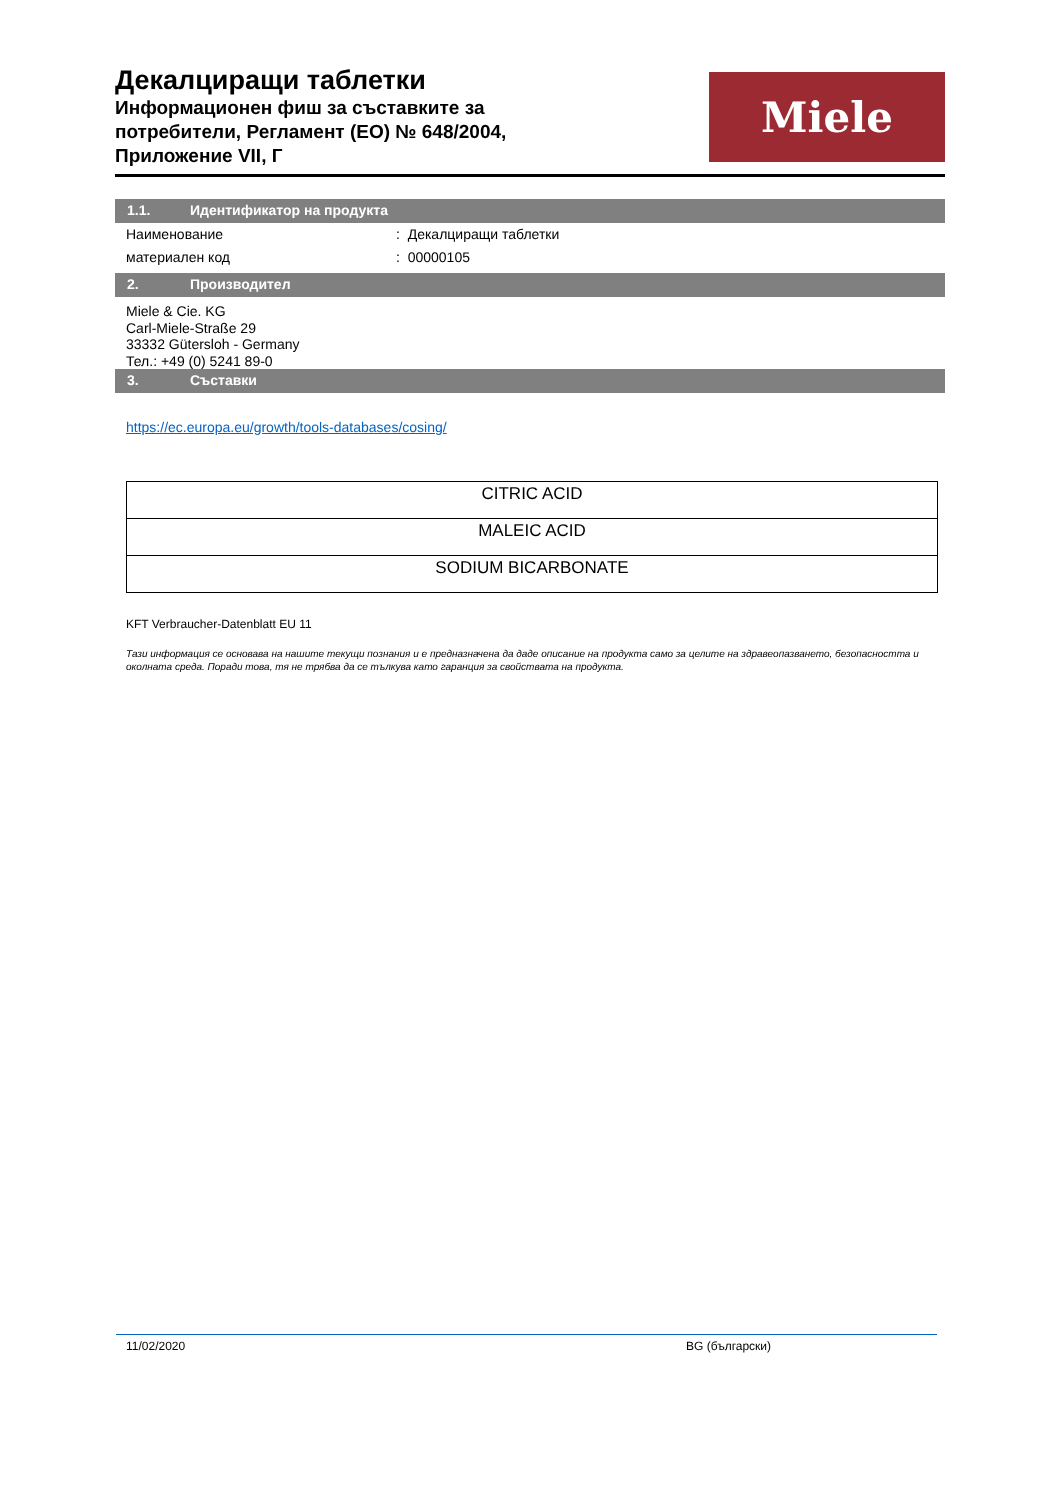Декалциращи таблетки
Информационен фиш за съставките за
потребители, Регламент (ЕО) № 648/2004,
Приложение VII, Г
Miele
1.1. Идентификатор на продукта
Наименование : Декалциращи таблетки
материален код : 00000105
2. Производител
Miele & Cie. KG
Carl-Miele-Straße 29
33332 Gütersloh - Germany
Тел.: +49 (0) 5241 89-0
3. Съставки
https://ec.europa.eu/growth/tools-databases/cosing/
| CITRIC ACID |
| MALEIC ACID |
| SODIUM BICARBONATE |
KFT Verbraucher-Datenblatt EU 11
Тази информация се основава на нашите текущи познания и е предназначена да даде описание на продукта само за целите на здравеопазването, безопасността и околната среда. Поради това, тя не трябва да се тълкува като гаранция за свойствата на продукта.
11/02/2020 BG (български)